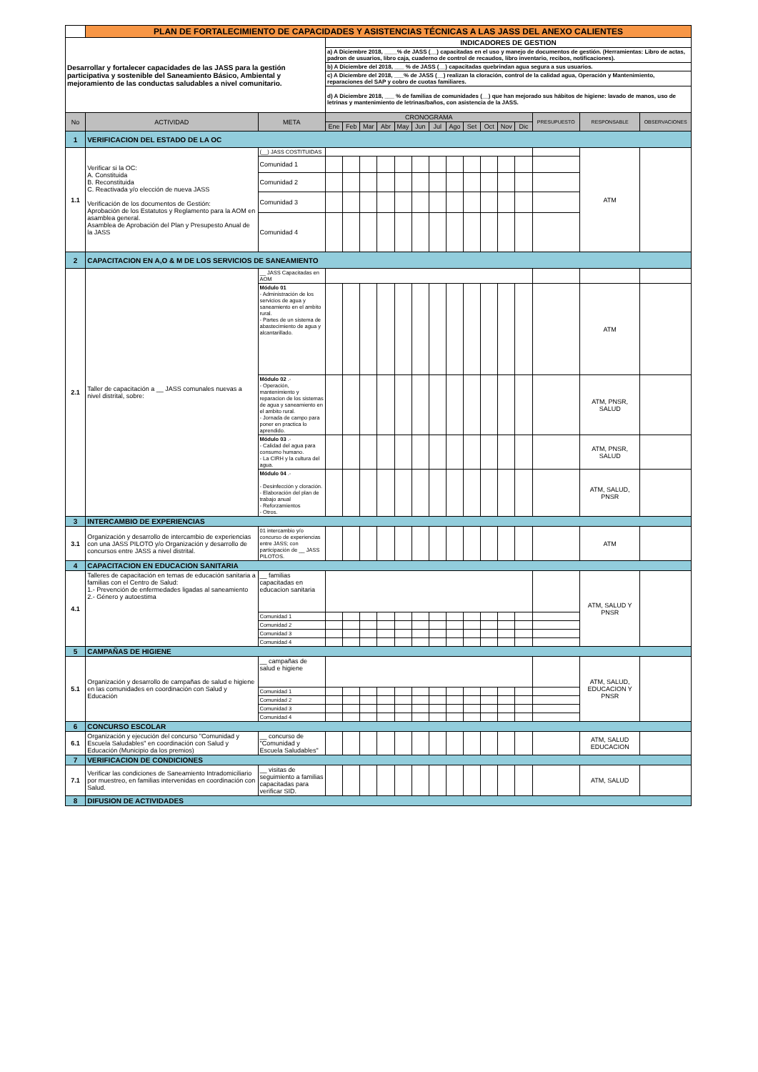| | PLAN DE FORTALECIMIENTO DE CAPACIDADES Y ASISTENCIAS TÉCNICAS A LAS JASS DEL ANEXO CALIENTES | | | | | | | | | | | | | | | | |
| Desarrollar y fortalecer capacidades de las JASS para la gestión participativa y sostenible del Saneamiento Básico, Ambiental y mejoramiento de las conductas saludables a nivel comunitario. | | | INDICADORES DE GESTION | | | | | | | | | | | | | | |
| | | | a) A Diciembre 2018, ____% de JASS (__) capacitadas en el uso y manejo de documentos de gestión. (Herramientas: Libro de actas, padron de usuarios, libro caja, cuaderno de control de recaudos, libro inventario, recibos, notificaciones). | | | | | | | | | | | | | | |
| | | | b) A Diciembre del 2018, ___ % de JASS (__) capacitadas quebrindan agua segura a sus usuarios. | | | | | | | | | | | | | | |
| | | | c) A Diciembre del 2018, ___% de JASS (__) realizan la cloración, control de la calidad agua, Operación y Mantenimiento, reparaciones del SAP y cobro de cuotas familiares. | | | | | | | | | | | | | | |
| | | | d) A Diciembre 2018, ___ % de familias de comunidades (__) que han mejorado sus hábitos de higiene: lavado de manos, uso de letrinas y mantenimiento de letrinas/baños, con asistencia de la JASS. | | | | | | | | | | | | | | |
| No | ACTIVIDAD | META | CRONOGRAMA | | | | | | | | | | | | PRESUPUESTO | RESPONSABLE | OBSERVACIONES |
| | | | Ene | Feb | Mar | Abr | May | Jun | Jul | Ago | Set | Oct | Nov | Dic | | | |
| 1 | VERIFICACION DEL ESTADO DE LA OC | | | | | | | | | | | | | | | | |
| 1.1 | Verificar si la OC: A. Constituida B. Reconstituida C. Reactivada y/o elección de nueva JASS Verificación de los documentos de Gestión: Aprobación de los Estatutos y Reglamento para la AOM en asamblea general. Asamblea de Aprobación del Plan y Presupesto Anual de la JASS | (__) JASS COSTITUIDAS | | | | | | | | | | | | | | ATM | |
| | | Comunidad 1 | | | | | | | | | | | | | | | |
| | | Comunidad 2 | | | | | | | | | | | | | | | |
| | | Comunidad 3 | | | | | | | | | | | | | | | |
| | | Comunidad 4 | | | | | | | | | | | | | | | |
| 2 | CAPACITACION EN A,O & M DE LOS SERVICIOS DE SANEAMIENTO | | | | | | | | | | | | | | | | |
| 2.1 | Taller de capacitación a __ JASS comunales nuevas a nivel distrital, sobre: | __ JASS Capacitadas en AOM | | | | | | | | | | | | | | | |
| | | Módulo 01 - Administración de los servicios de agua y saneamiento en el ambito rural. - Partes de un sistema de abastecimiento de agua y alcantarillado. | | | | | | | | | | | | | | ATM | |
| | | Módulo 02 .- - Operación, mantenimiento y reparacion de los sistemas de agua y saneamiento en el ambito rural. - Jornada de campo para poner en practica lo aprendido. | | | | | | | | | | | | | | ATM, PNSR, SALUD | |
| | | Módulo 03 .- - Calidad del agua para consumo humano. - La CIRH y la cultura del agua. | | | | | | | | | | | | | | ATM, PNSR, SALUD | |
| | | Módulo 04 .- - Desinfección y cloración. - Elaboración del plan de trabajo anual - Reforzamientos - Otros. | | | | | | | | | | | | | | ATM, SALUD, PNSR | |
| 3 | INTERCAMBIO DE EXPERIENCIAS | | | | | | | | | | | | | | | | |
| 3.1 | Organización y desarrollo de intercambio de experiencias con una JASS PILOTO y/o Organización y desarrollo de concursos entre JASS a nivel distrital. | 01 intercambio y/o concurso de experiencias entre JASS; con participación de __ JASS PILOTOS. | | | | | | | | | | | | | | ATM | |
| 4 | CAPACITACION EN EDUCACION SANITARIA | | | | | | | | | | | | | | | | |
| 4.1 | Talleres de capacitación en temas de educación sanitaria a familias con el Centro de Salud: 1.- Prevención de enfermedades ligadas al saneamiento 2.- Género y autoestima | __ familias capacitadas en educacion sanitaria | | | | | | | | | | | | | | ATM, SALUD Y PNSR | |
| | | Comunidad 1 | | | | | | | | | | | | | | | |
| | | Comunidad 2 | | | | | | | | | | | | | | | |
| | | Comunidad 3 | | | | | | | | | | | | | | | |
| | | Comunidad 4 | | | | | | | | | | | | | | | |
| 5 | CAMPAÑAS DE HIGIENE | | | | | | | | | | | | | | | | |
| 5.1 | Organización y desarrollo de campañas de salud e higiene en las comunidades en coordinación con Salud y Educación | __ campañas de salud e higiene | | | | | | | | | | | | | | ATM, SALUD, EDUCACION Y PNSR | |
| | | Comunidad 1 | | | | | | | | | | | | | | | |
| | | Comunidad 2 | | | | | | | | | | | | | | | |
| | | Comunidad 3 | | | | | | | | | | | | | | | |
| | | Comunidad 4 | | | | | | | | | | | | | | | |
| 6 | CONCURSO ESCOLAR | | | | | | | | | | | | | | | | |
| 6.1 | Organización y ejecución del concurso "Comunidad y Escuela Saludables" en coordinación con Salud y Educación (Municipio da los premios) | __ concurso de "Comunidad y Escuela Saludables" | | | | | | | | | | | | | | ATM, SALUD EDUCACION | |
| 7 | VERIFICACION DE CONDICIONES | | | | | | | | | | | | | | | | |
| 7.1 | Verificar las condiciones de Saneamiento Intradomiciliario por muestreo, en familias intervenidas en coordinación con Salud. | __ visitas de seguimiento a familias capacitadas para verificar SID. | | | | | | | | | | | | | | ATM, SALUD | |
| 8 | DIFUSION DE ACTIVIDADES | | | | | | | | | | | | | | | | |